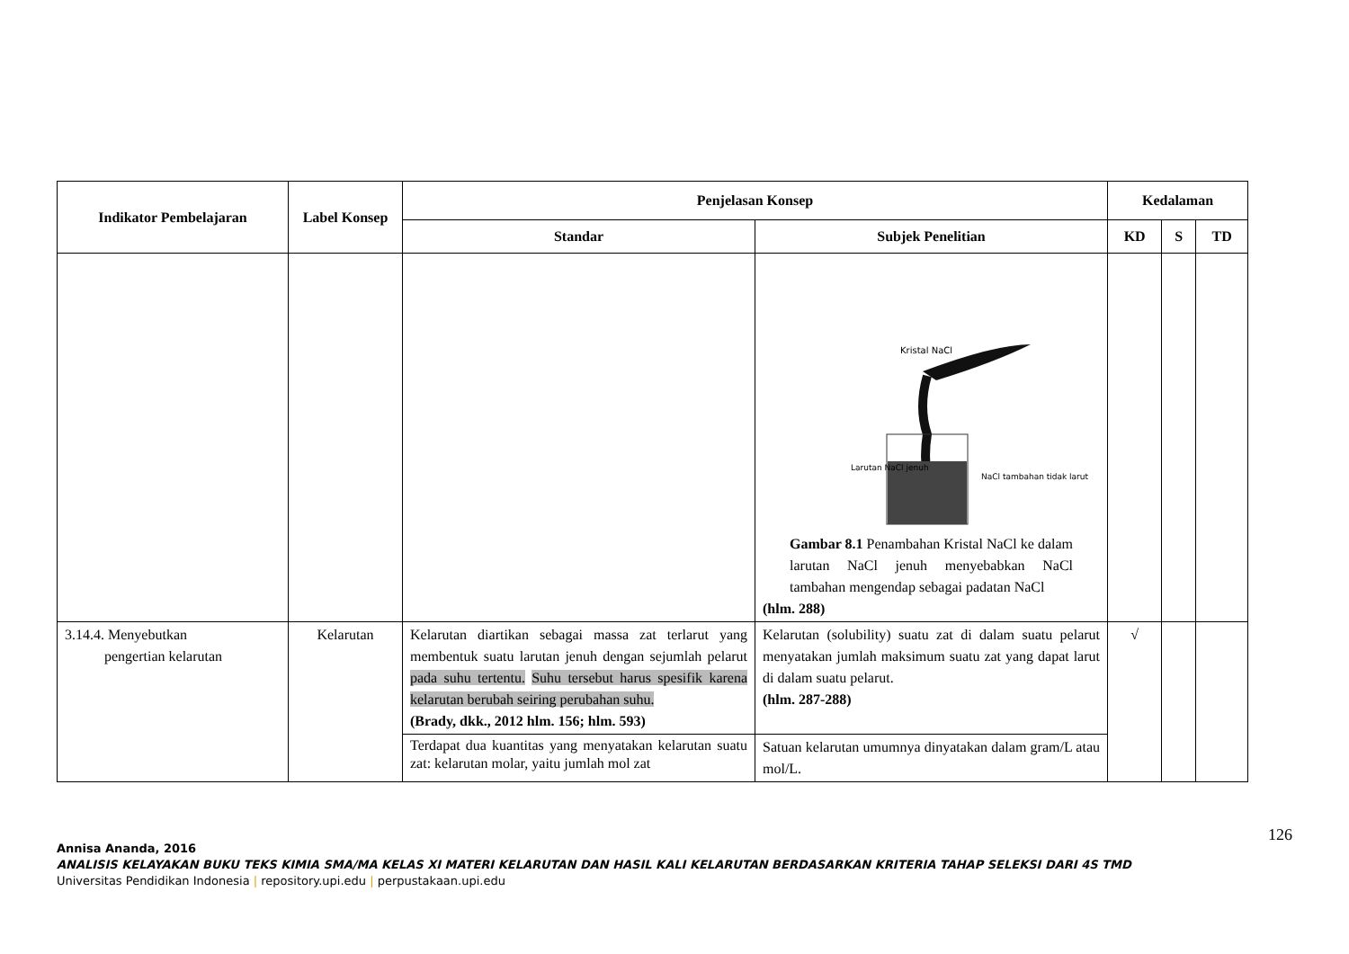| Indikator Pembelajaran | Label Konsep | Penjelasan Konsep | | Kedalaman | | |
| --- | --- | --- | --- | --- | --- | --- |
| | | Standar | Subjek Penelitian | KD | S | TD |
| | | | Kristal NaCl Larutan NaCl jenuh NaCl tambahan tidak larut Gambar 8.1 Penambahan Kristal NaCl ke dalam larutan NaCl jenuh menyebabkan NaCl tambahan mengendap sebagai padatan NaCl (hlm. 288) | | | |
| 3.14.4. Menyebutkan pengertian kelarutan | Kelarutan | Kelarutan diartikan sebagai massa zat terlarut yang membentuk suatu larutan jenuh dengan sejumlah pelarut pada suhu tertentu. Suhu tersebut harus spesifik karena kelarutan berubah seiring perubahan suhu. (Brady, dkk., 2012 hlm. 156; hlm. 593) | Kelarutan (solubility) suatu zat di dalam suatu pelarut menyatakan jumlah maksimum suatu zat yang dapat larut di dalam suatu pelarut. (hlm. 287-288) | √ | | |
| | | Terdapat dua kuantitas yang menyatakan kelarutan suatu zat: kelarutan molar, yaitu jumlah mol zat | Satuan kelarutan umumnya dinyatakan dalam gram/L atau mol/L. | | | |
126
Annisa Ananda, 2016
ANALISIS KELAYAKAN BUKU TEKS KIMIA SMA/MA KELAS XI MATERI KELARUTAN DAN HASIL KALI KELARUTAN BERDASARKAN KRITERIA TAHAP SELEKSI DARI 4S TMD
Universitas Pendidikan Indonesia | repository.upi.edu | perpustakaan.upi.edu